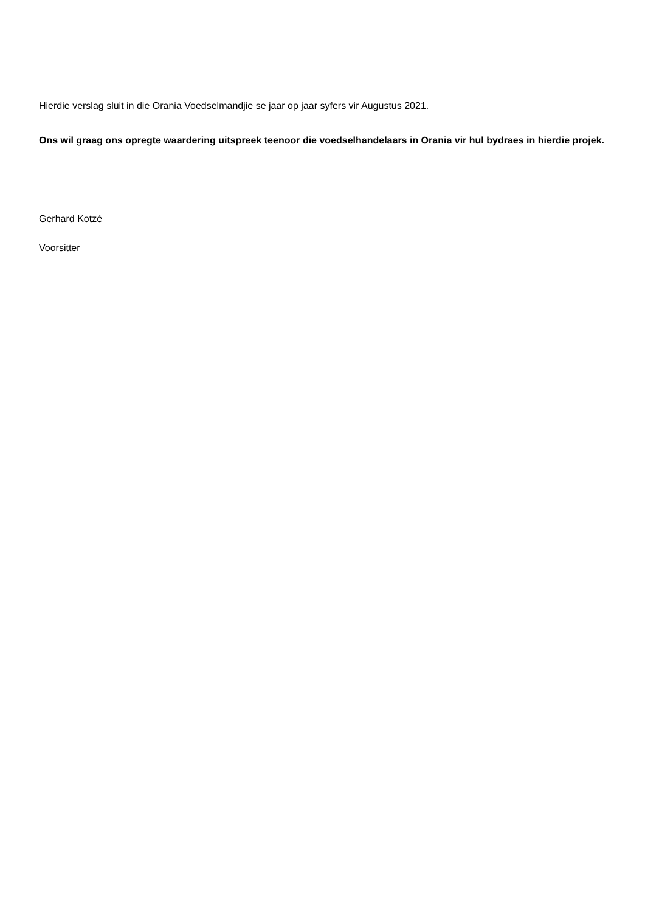Hierdie verslag sluit in die Orania Voedselmandjie se jaar op jaar syfers vir Augustus 2021.
Ons wil graag ons opregte waardering uitspreek teenoor die voedselhandelaars in Orania vir hul bydraes in hierdie projek.
Gerhard Kotzé
Voorsitter